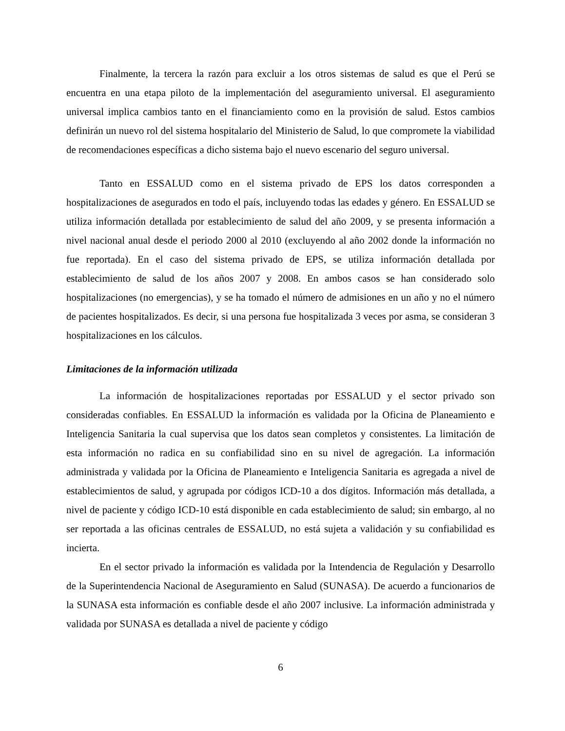Finalmente, la tercera la razón para excluir a los otros sistemas de salud es que el Perú se encuentra en una etapa piloto de la implementación del aseguramiento universal. El aseguramiento universal implica cambios tanto en el financiamiento como en la provisión de salud. Estos cambios definirán un nuevo rol del sistema hospitalario del Ministerio de Salud, lo que compromete la viabilidad de recomendaciones específicas a dicho sistema bajo el nuevo escenario del seguro universal.
Tanto en ESSALUD como en el sistema privado de EPS los datos corresponden a hospitalizaciones de asegurados en todo el país, incluyendo todas las edades y género. En ESSALUD se utiliza información detallada por establecimiento de salud del año 2009, y se presenta información a nivel nacional anual desde el periodo 2000 al 2010 (excluyendo al año 2002 donde la información no fue reportada). En el caso del sistema privado de EPS, se utiliza información detallada por establecimiento de salud de los años 2007 y 2008. En ambos casos se han considerado solo hospitalizaciones (no emergencias), y se ha tomado el número de admisiones en un año y no el número de pacientes hospitalizados. Es decir, si una persona fue hospitalizada 3 veces por asma, se consideran 3 hospitalizaciones en los cálculos.
Limitaciones de la información utilizada
La información de hospitalizaciones reportadas por ESSALUD y el sector privado son consideradas confiables. En ESSALUD la información es validada por la Oficina de Planeamiento e Inteligencia Sanitaria la cual supervisa que los datos sean completos y consistentes. La limitación de esta información no radica en su confiabilidad sino en su nivel de agregación. La información administrada y validada por la Oficina de Planeamiento e Inteligencia Sanitaria es agregada a nivel de establecimientos de salud, y agrupada por códigos ICD-10 a dos dígitos. Información más detallada, a nivel de paciente y código ICD-10 está disponible en cada establecimiento de salud; sin embargo, al no ser reportada a las oficinas centrales de ESSALUD, no está sujeta a validación y su confiabilidad es incierta.
En el sector privado la información es validada por la Intendencia de Regulación y Desarrollo de la Superintendencia Nacional de Aseguramiento en Salud (SUNASA). De acuerdo a funcionarios de la SUNASA esta información es confiable desde el año 2007 inclusive. La información administrada y validada por SUNASA es detallada a nivel de paciente y código
6